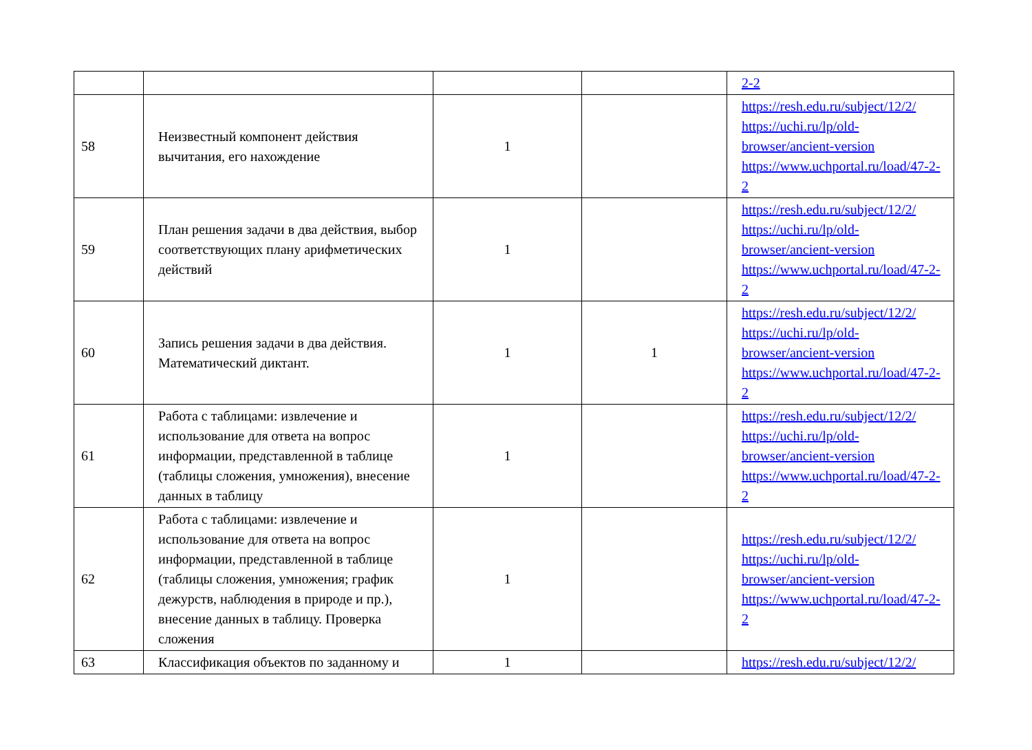| | | | | 2-2 |
| 58 | Неизвестный компонент действия вычитания, его нахождение | 1 | | https://resh.edu.ru/subject/12/2/ https://uchi.ru/lp/old-browser/ancient-version https://www.uchportal.ru/load/47-2-2 |
| 59 | План решения задачи в два действия, выбор соответствующих плану арифметических действий | 1 | | https://resh.edu.ru/subject/12/2/ https://uchi.ru/lp/old-browser/ancient-version https://www.uchportal.ru/load/47-2-2 |
| 60 | Запись решения задачи в два действия. Математический диктант. | 1 | 1 | https://resh.edu.ru/subject/12/2/ https://uchi.ru/lp/old-browser/ancient-version https://www.uchportal.ru/load/47-2-2 |
| 61 | Работа с таблицами: извлечение и использование для ответа на вопрос информации, представленной в таблице (таблицы сложения, умножения), внесение данных в таблицу | 1 | | https://resh.edu.ru/subject/12/2/ https://uchi.ru/lp/old-browser/ancient-version https://www.uchportal.ru/load/47-2-2 |
| 62 | Работа с таблицами: извлечение и использование для ответа на вопрос информации, представленной в таблице (таблицы сложения, умножения; график дежурств, наблюдения в природе и пр.), внесение данных в таблицу. Проверка сложения | 1 | | https://resh.edu.ru/subject/12/2/ https://uchi.ru/lp/old-browser/ancient-version https://www.uchportal.ru/load/47-2-2 |
| 63 | Классификация объектов по заданному и | 1 | | https://resh.edu.ru/subject/12/2/ |